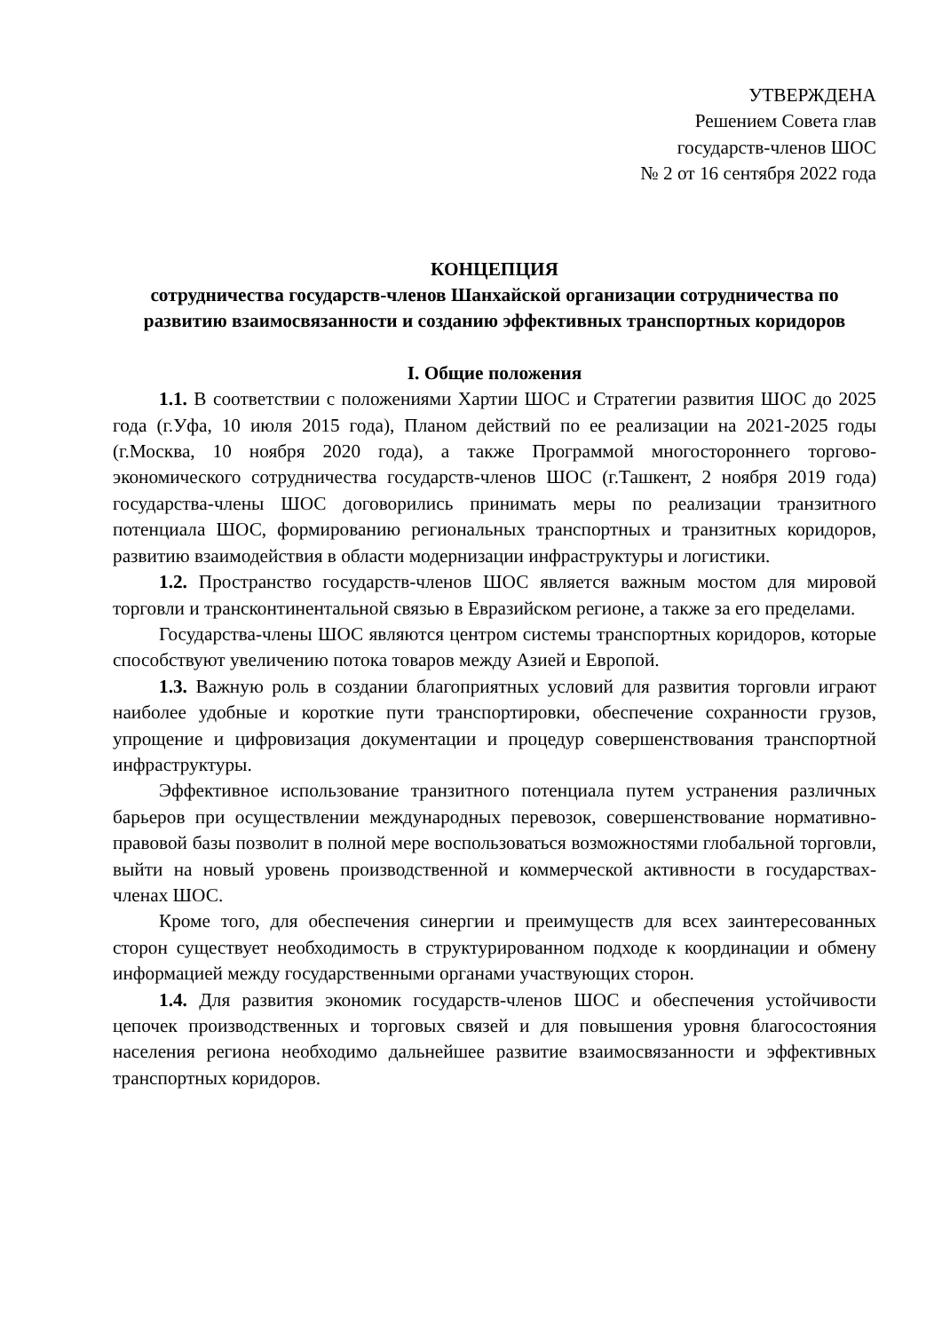УТВЕРЖДЕНА
Решением Совета глав
государств-членов ШОС
№ 2 от 16 сентября 2022 года
КОНЦЕПЦИЯ
сотрудничества государств-членов Шанхайской организации сотрудничества по развитию взаимосвязанности и созданию эффективных транспортных коридоров
I. Общие положения
1.1. В соответствии с положениями Хартии ШОС и Стратегии развития ШОС до 2025 года (г.Уфа, 10 июля 2015 года), Планом действий по ее реализации на 2021-2025 годы (г.Москва, 10 ноября 2020 года), а также Программой многостороннего торгово-экономического сотрудничества государств-членов ШОС (г.Ташкент, 2 ноября 2019 года) государства-члены ШОС договорились принимать меры по реализации транзитного потенциала ШОС, формированию региональных транспортных и транзитных коридоров, развитию взаимодействия в области модернизации инфраструктуры и логистики.
1.2. Пространство государств-членов ШОС является важным мостом для мировой торговли и трансконтинентальной связью в Евразийском регионе, а также за его пределами.
Государства-члены ШОС являются центром системы транспортных коридоров, которые способствуют увеличению потока товаров между Азией и Европой.
1.3. Важную роль в создании благоприятных условий для развития торговли играют наиболее удобные и короткие пути транспортировки, обеспечение сохранности грузов, упрощение и цифровизация документации и процедур совершенствования транспортной инфраструктуры.
Эффективное использование транзитного потенциала путем устранения различных барьеров при осуществлении международных перевозок, совершенствование нормативно-правовой базы позволит в полной мере воспользоваться возможностями глобальной торговли, выйти на новый уровень производственной и коммерческой активности в государствах-членах ШОС.
Кроме того, для обеспечения синергии и преимуществ для всех заинтересованных сторон существует необходимость в структурированном подходе к координации и обмену информацией между государственными органами участвующих сторон.
1.4. Для развития экономик государств-членов ШОС и обеспечения устойчивости цепочек производственных и торговых связей и для повышения уровня благосостояния населения региона необходимо дальнейшее развитие взаимосвязанности и эффективных транспортных коридоров.